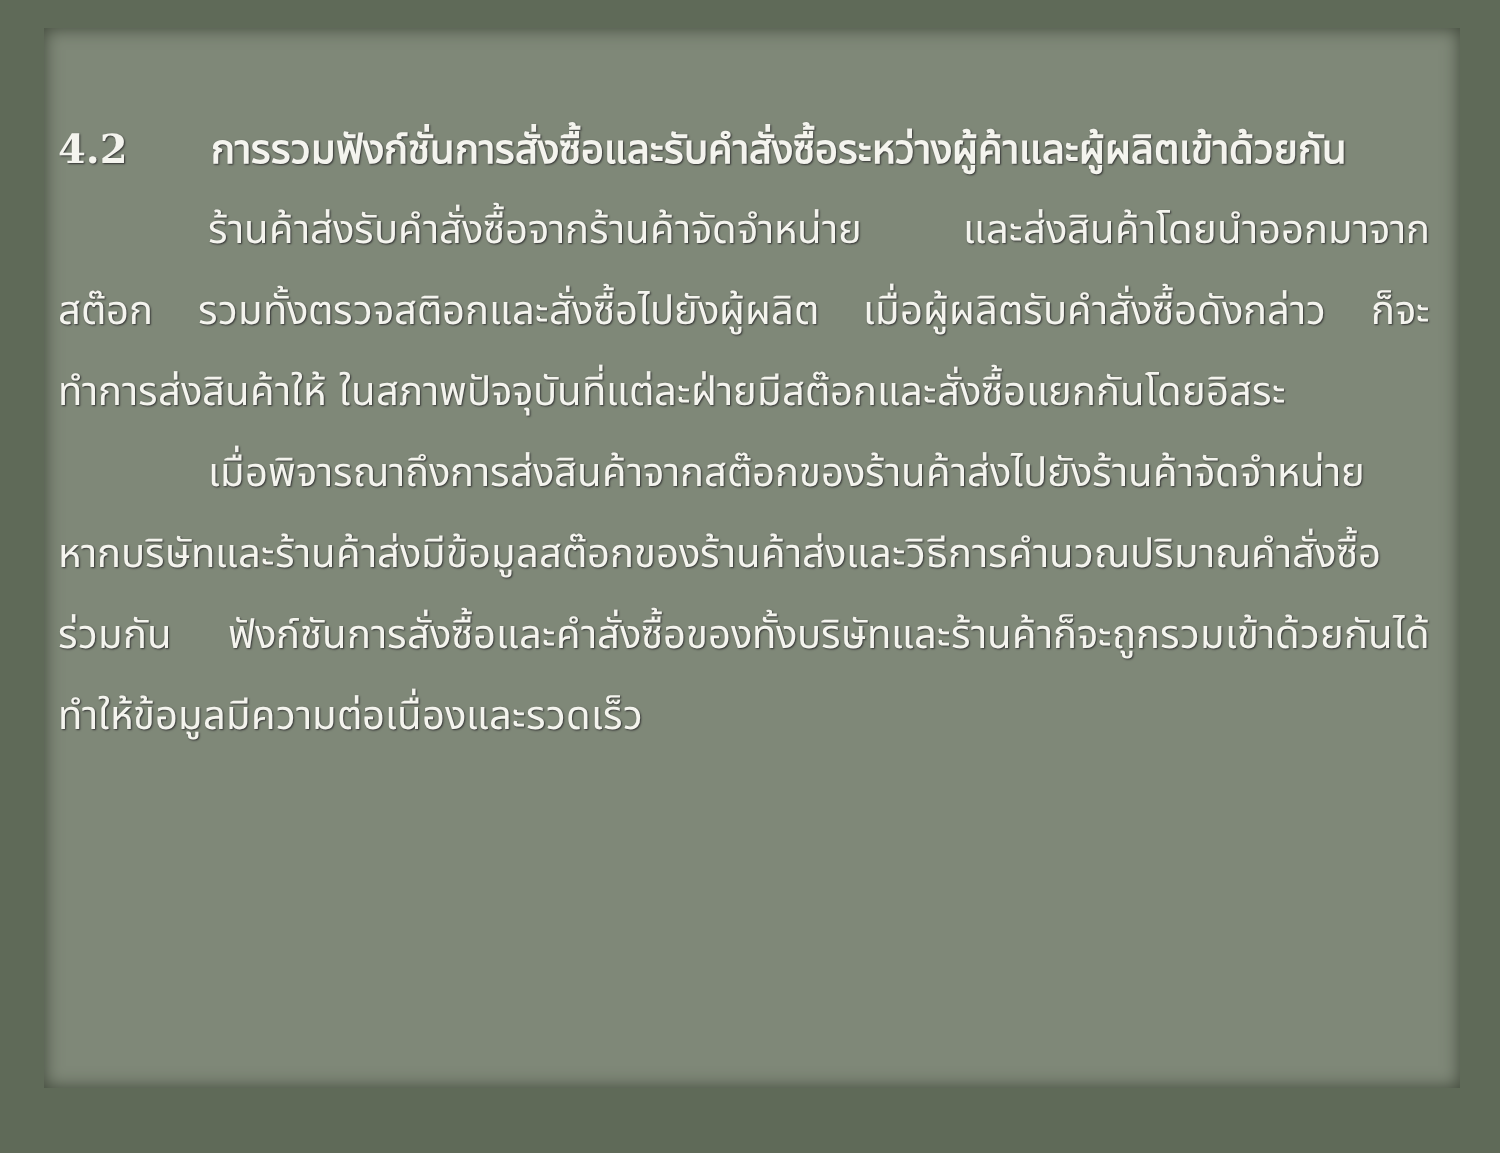4.2 การรวมฟังก์ชั่นการสั่งซื้อและรับคำสั่งซื้อระหว่างผู้ค้าและผู้ผลิตเข้าด้วยกัน
ร้านค้าส่งรับคำสั่งซื้อจากร้านค้าจัดจำหน่าย และส่งสินค้าโดยนำออกมาจากสต๊อก รวมทั้งตรวจสติอกและสั่งซื้อไปยังผู้ผลิต เมื่อผู้ผลิตรับคำสั่งซื้อดังกล่าว ก็จะทำการส่งสินค้าให้ ในสภาพปัจจุบันที่แต่ละฝ่ายมีสต๊อกและสั่งซื้อแยกกันโดยอิสระ
เมื่อพิจารณาถึงการส่งสินค้าจากสต๊อกของร้านค้าส่งไปยังร้านค้าจัดจำหน่าย หากบริษัทและร้านค้าส่งมีข้อมูลสต๊อกของร้านค้าส่งและวิธีการคำนวณปริมาณคำสั่งซื้อร่วมกัน ฟังก์ชันการสั่งซื้อและคำสั่งซื้อของทั้งบริษัทและร้านค้าก็จะถูกรวมเข้าด้วยกันได้ ทำให้ข้อมูลมีความต่อเนื่องและรวดเร็ว